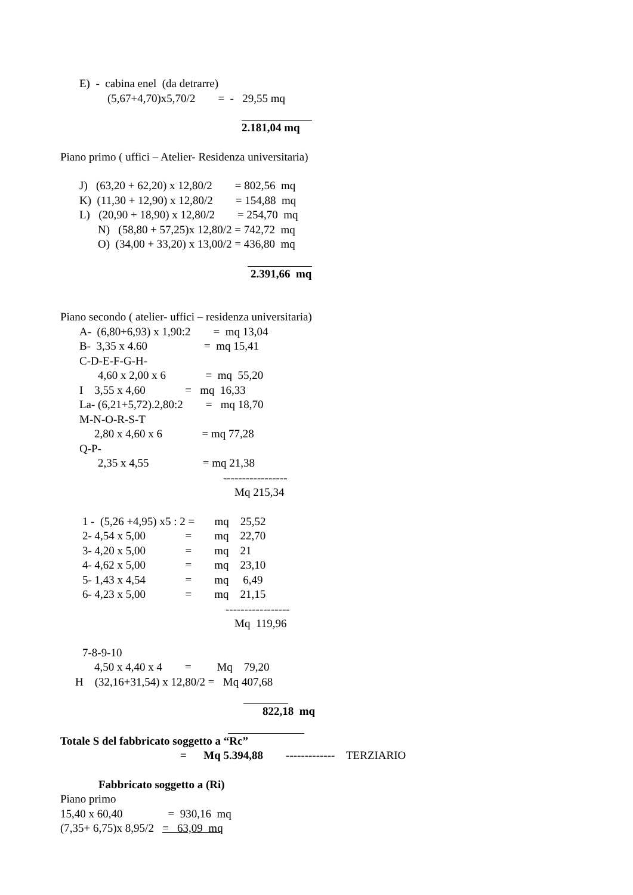E) - cabina enel (da detrarre)
(5,67+4,70)x5,70/2 = - 29,55 mq
2.181,04 mq
Piano primo ( uffici – Atelier- Residenza universitaria)
J) (63,20 + 62,20) x 12,80/2 = 802,56 mq
K) (11,30 + 12,90) x 12,80/2 = 154,88 mq
L) (20,90 + 18,90) x 12,80/2 = 254,70 mq
N) (58,80 + 57,25)x 12,80/2 = 742,72 mq
O) (34,00 + 33,20) x 13,00/2 = 436,80 mq
2.391,66 mq
Piano secondo ( atelier- uffici – residenza universitaria)
A- (6,80+6,93) x 1,90:2 = mq 13,04
B- 3,35 x 4.60 = mq 15,41
C-D-E-F-G-H-
4,60 x 2,00 x 6 = mq 55,20
I 3,55 x 4,60 = mq 16,33
La- (6,21+5,72).2,80:2 = mq 18,70
M-N-O-R-S-T
2,80 x 4,60 x 6 = mq 77,28
Q-P-
2,35 x 4,55 = mq 21,38
-----------------
Mq 215,34
1 - (5,26 +4,95) x5 : 2 = mq 25,52
2- 4,54 x 5,00 = mq 22,70
3- 4,20 x 5,00 = mq 21
4- 4,62 x 5,00 = mq 23,10
5- 1,43 x 4,54 = mq 6,49
6- 4,23 x 5,00 = mq 21,15
-----------------
Mq 119,96
7-8-9-10
4,50 x 4,40 x 4 = Mq 79,20
H (32,16+31,54) x 12,80/2 = Mq 407,68
822,18 mq
Totale S del fabbricato soggetto a “Rc”
= Mq 5.394,88 ------------- TERZIARIO
Fabbricato soggetto a (Ri)
Piano primo
15,40 x 60,40 = 930,16 mq
(7,35+ 6,75)x 8,95/2 = 63,09 mq